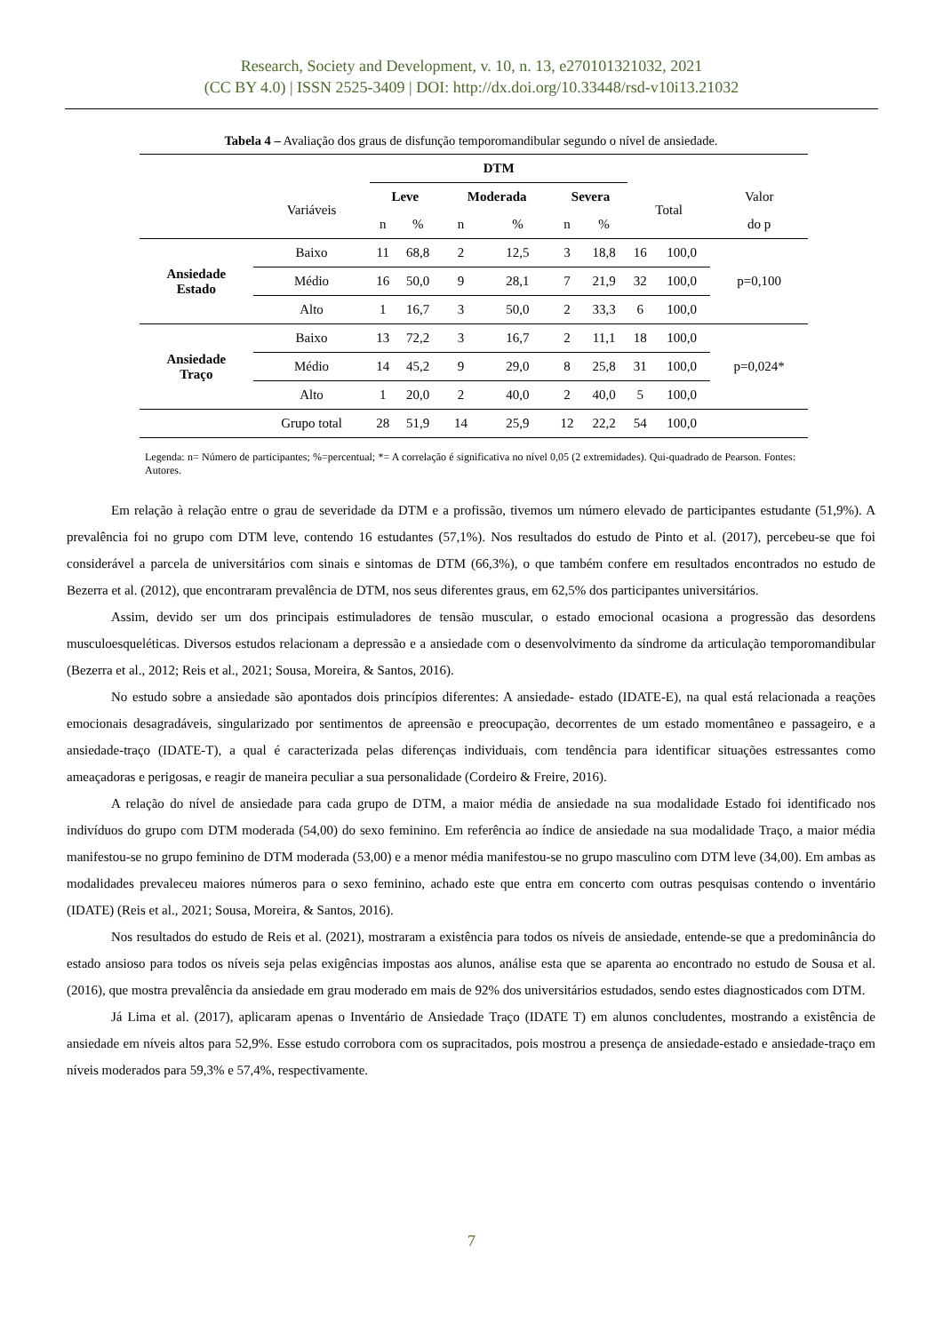Research, Society and Development, v. 10, n. 13, e270101321032, 2021
(CC BY 4.0) | ISSN 2525-3409 | DOI: http://dx.doi.org/10.33448/rsd-v10i13.21032
Tabela 4 – Avaliação dos graus de disfunção temporomandibular segundo o nível de ansiedade.
| | | DTM | | | | | | | | |
| --- | --- | --- | --- | --- | --- | --- | --- | --- | --- | --- |
| | Variáveis | Leve | | Moderada | | Severa | | Total | | Valor |
| | | n | % | n | % | n | % | | | do p |
| Ansiedade Estado | Baixo | 11 | 68,8 | 2 | 12,5 | 3 | 18,8 | 16 | 100,0 | p=0,100 |
| | Médio | 16 | 50,0 | 9 | 28,1 | 7 | 21,9 | 32 | 100,0 | |
| | Alto | 1 | 16,7 | 3 | 50,0 | 2 | 33,3 | 6 | 100,0 | |
| Ansiedade Traço | Baixo | 13 | 72,2 | 3 | 16,7 | 2 | 11,1 | 18 | 100,0 | p=0,024* |
| | Médio | 14 | 45,2 | 9 | 29,0 | 8 | 25,8 | 31 | 100,0 | |
| | Alto | 1 | 20,0 | 2 | 40,0 | 2 | 40,0 | 5 | 100,0 | |
| | Grupo total | 28 | 51,9 | 14 | 25,9 | 12 | 22,2 | 54 | 100,0 | |
Legenda: n= Número de participantes; %=percentual; *= A correlação é significativa no nível 0,05 (2 extremidades). Qui-quadrado de Pearson. Fontes: Autores.
Em relação à relação entre o grau de severidade da DTM e a profissão, tivemos um número elevado de participantes estudante (51,9%). A prevalência foi no grupo com DTM leve, contendo 16 estudantes (57,1%). Nos resultados do estudo de Pinto et al. (2017), percebeu-se que foi considerável a parcela de universitários com sinais e sintomas de DTM (66,3%), o que também confere em resultados encontrados no estudo de Bezerra et al. (2012), que encontraram prevalência de DTM, nos seus diferentes graus, em 62,5% dos participantes universitários.
Assim, devido ser um dos principais estimuladores de tensão muscular, o estado emocional ocasiona a progressão das desordens musculoesqueléticas. Diversos estudos relacionam a depressão e a ansiedade com o desenvolvimento da síndrome da articulação temporomandibular (Bezerra et al., 2012; Reis et al., 2021; Sousa, Moreira, & Santos, 2016).
No estudo sobre a ansiedade são apontados dois princípios diferentes: A ansiedade- estado (IDATE-E), na qual está relacionada a reações emocionais desagradáveis, singularizado por sentimentos de apreensão e preocupação, decorrentes de um estado momentâneo e passageiro, e a ansiedade-traço (IDATE-T), a qual é caracterizada pelas diferenças individuais, com tendência para identificar situações estressantes como ameaçadoras e perigosas, e reagir de maneira peculiar a sua personalidade (Cordeiro & Freire, 2016).
A relação do nível de ansiedade para cada grupo de DTM, a maior média de ansiedade na sua modalidade Estado foi identificado nos indivíduos do grupo com DTM moderada (54,00) do sexo feminino. Em referência ao índice de ansiedade na sua modalidade Traço, a maior média manifestou-se no grupo feminino de DTM moderada (53,00) e a menor média manifestou-se no grupo masculino com DTM leve (34,00). Em ambas as modalidades prevaleceu maiores números para o sexo feminino, achado este que entra em concerto com outras pesquisas contendo o inventário (IDATE) (Reis et al., 2021; Sousa, Moreira, & Santos, 2016).
Nos resultados do estudo de Reis et al. (2021), mostraram a existência para todos os níveis de ansiedade, entende-se que a predominância do estado ansioso para todos os níveis seja pelas exigências impostas aos alunos, análise esta que se aparenta ao encontrado no estudo de Sousa et al. (2016), que mostra prevalência da ansiedade em grau moderado em mais de 92% dos universitários estudados, sendo estes diagnosticados com DTM.
Já Lima et al. (2017), aplicaram apenas o Inventário de Ansiedade Traço (IDATE T) em alunos concludentes, mostrando a existência de ansiedade em níveis altos para 52,9%. Esse estudo corrobora com os supracitados, pois mostrou a presença de ansiedade-estado e ansiedade-traço em níveis moderados para 59,3% e 57,4%, respectivamente.
7